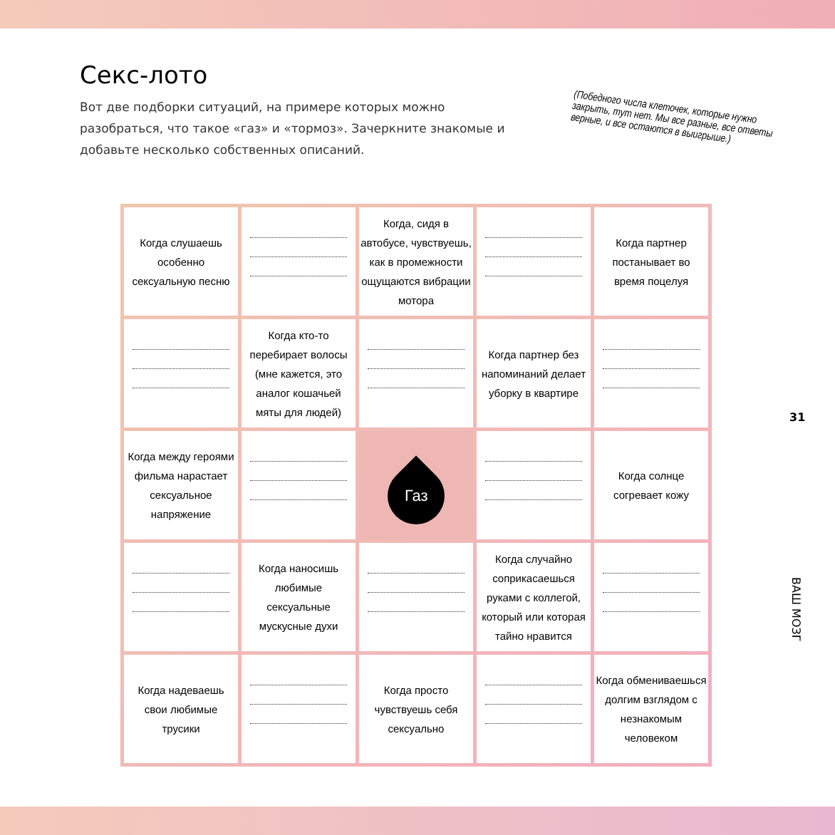Секс-лото
Вот две подборки ситуаций, на примере которых можно разобраться, что такое «газ» и «тормоз». Зачеркните знакомые и добавьте несколько собственных описаний.
(Победного числа клеточек, которые нужно закрыть, тут нет. Мы все разные, все ответы верные, и все остаются в выигрыше.)
| Когда слушаешь особенно сексуальную песню | | Когда, сидя в автобусе, чувствуешь, как в промежности ощущаются вибрации мотора | | Когда партнер постанывает во время поцелуя |
| | Когда кто-то перебирает волосы (мне кажется, это аналог кошачьей мяты для людей) | | Когда партнер без напоминаний делает уборку в квартире | |
| Когда между героями фильма нарастает сексуальное напряжение | | Газ | | Когда солнце согревает кожу |
| | Когда наносишь любимые сексуальные мускусные духи | | Когда случайно соприкасаешься руками с коллегой, который или которая тайно нравится | |
| Когда надеваешь свои любимые трусики | | Когда просто чувствуешь себя сексуально | | Когда обмениваешься долгим взглядом с незнакомым человеком |
31
ВАШ МОЗГ